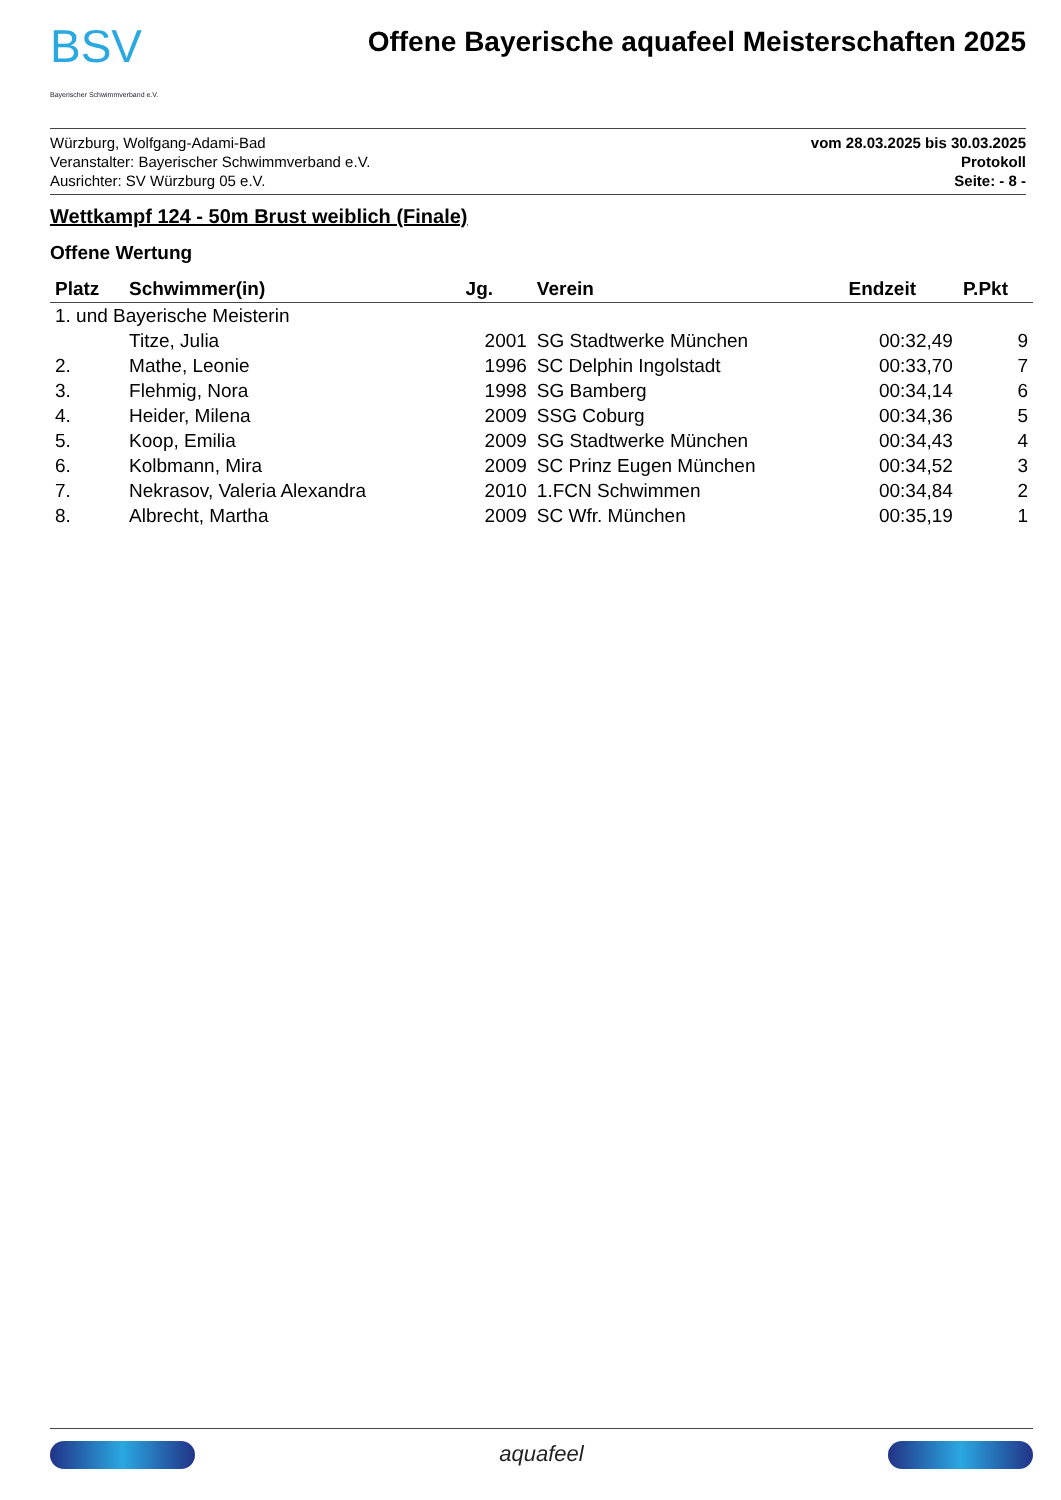BSV
Bayerischer Schwimmverband e.V.
Offene Bayerische aquafeel Meisterschaften 2025
Würzburg, Wolfgang-Adami-Bad
Veranstalter: Bayerischer Schwimmverband e.V.
Ausrichter: SV Würzburg 05 e.V.
vom 28.03.2025 bis 30.03.2025
Protokoll
Seite: - 8 -
Wettkampf 124 - 50m Brust weiblich (Finale)
Offene Wertung
| Platz | Schwimmer(in) | Jg. | Verein | Endzeit | P.Pkt |
| --- | --- | --- | --- | --- | --- |
| 1. und Bayerische Meisterin | | | | | |
| | Titze, Julia | 2001 | SG Stadtwerke München | 00:32,49 | 9 |
| 2. | Mathe, Leonie | 1996 | SC Delphin Ingolstadt | 00:33,70 | 7 |
| 3. | Flehmig, Nora | 1998 | SG Bamberg | 00:34,14 | 6 |
| 4. | Heider, Milena | 2009 | SSG Coburg | 00:34,36 | 5 |
| 5. | Koop, Emilia | 2009 | SG Stadtwerke München | 00:34,43 | 4 |
| 6. | Kolbmann, Mira | 2009 | SC Prinz Eugen München | 00:34,52 | 3 |
| 7. | Nekrasov, Valeria Alexandra | 2010 | 1.FCN Schwimmen | 00:34,84 | 2 |
| 8. | Albrecht, Martha | 2009 | SC Wfr. München | 00:35,19 | 1 |
aquafeel